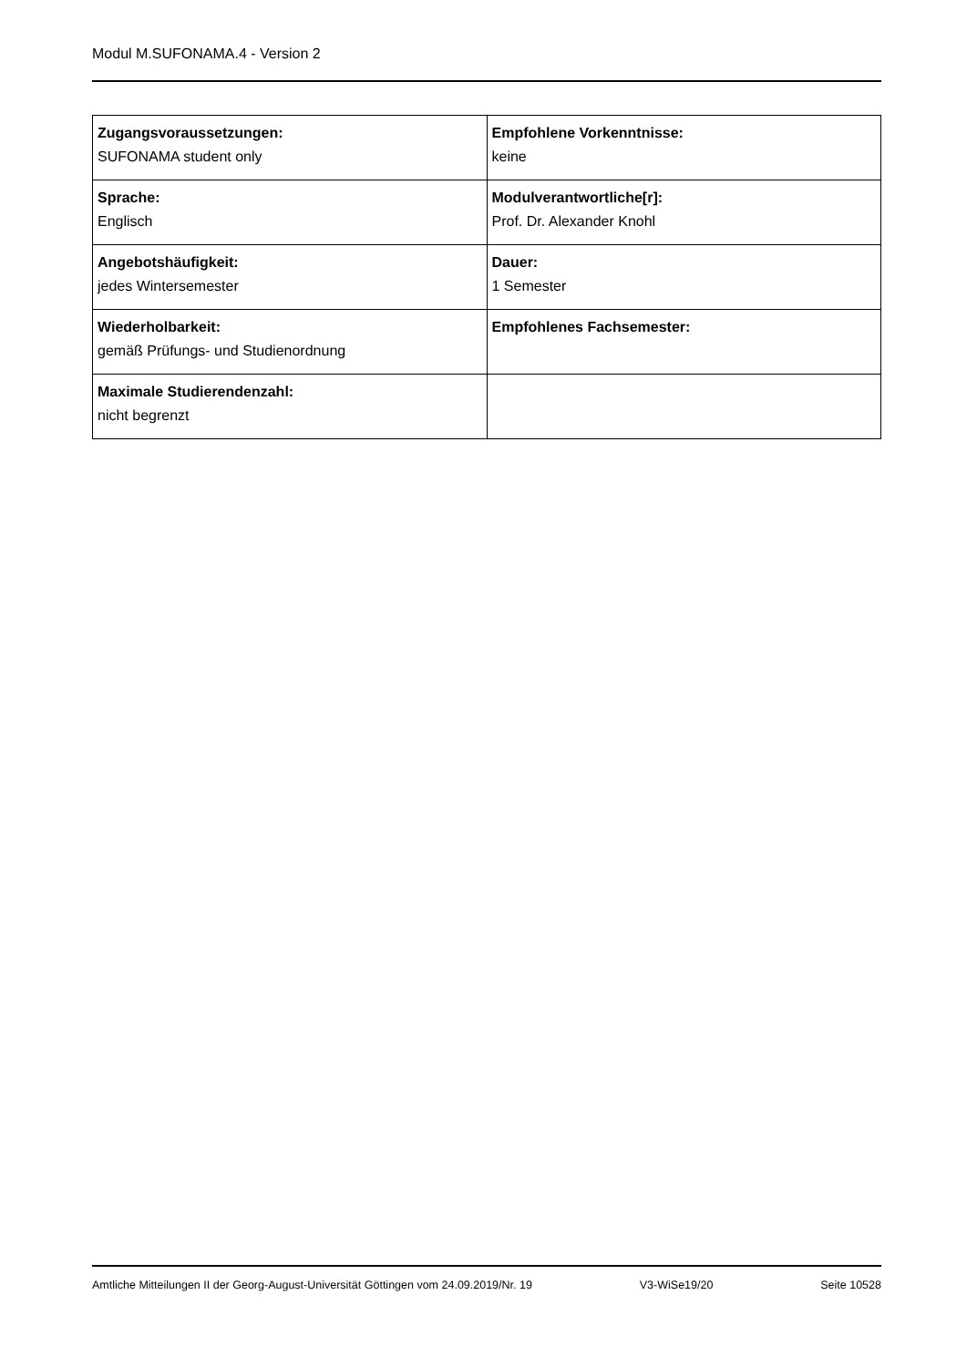Modul M.SUFONAMA.4 - Version 2
| Zugangsvoraussetzungen: SUFONAMA student only | Empfohlene Vorkenntnisse: keine |
| Sprache: Englisch | Modulverantwortliche[r]: Prof. Dr. Alexander Knohl |
| Angebotshäufigkeit: jedes Wintersemester | Dauer: 1 Semester |
| Wiederholbarkeit: gemäß Prüfungs- und Studienordnung | Empfohlenes Fachsemester: |
| Maximale Studierendenzahl: nicht begrenzt | |
Amtliche Mitteilungen II der Georg-August-Universität Göttingen vom 24.09.2019/Nr. 19 V3-WiSe19/20 Seite 10528